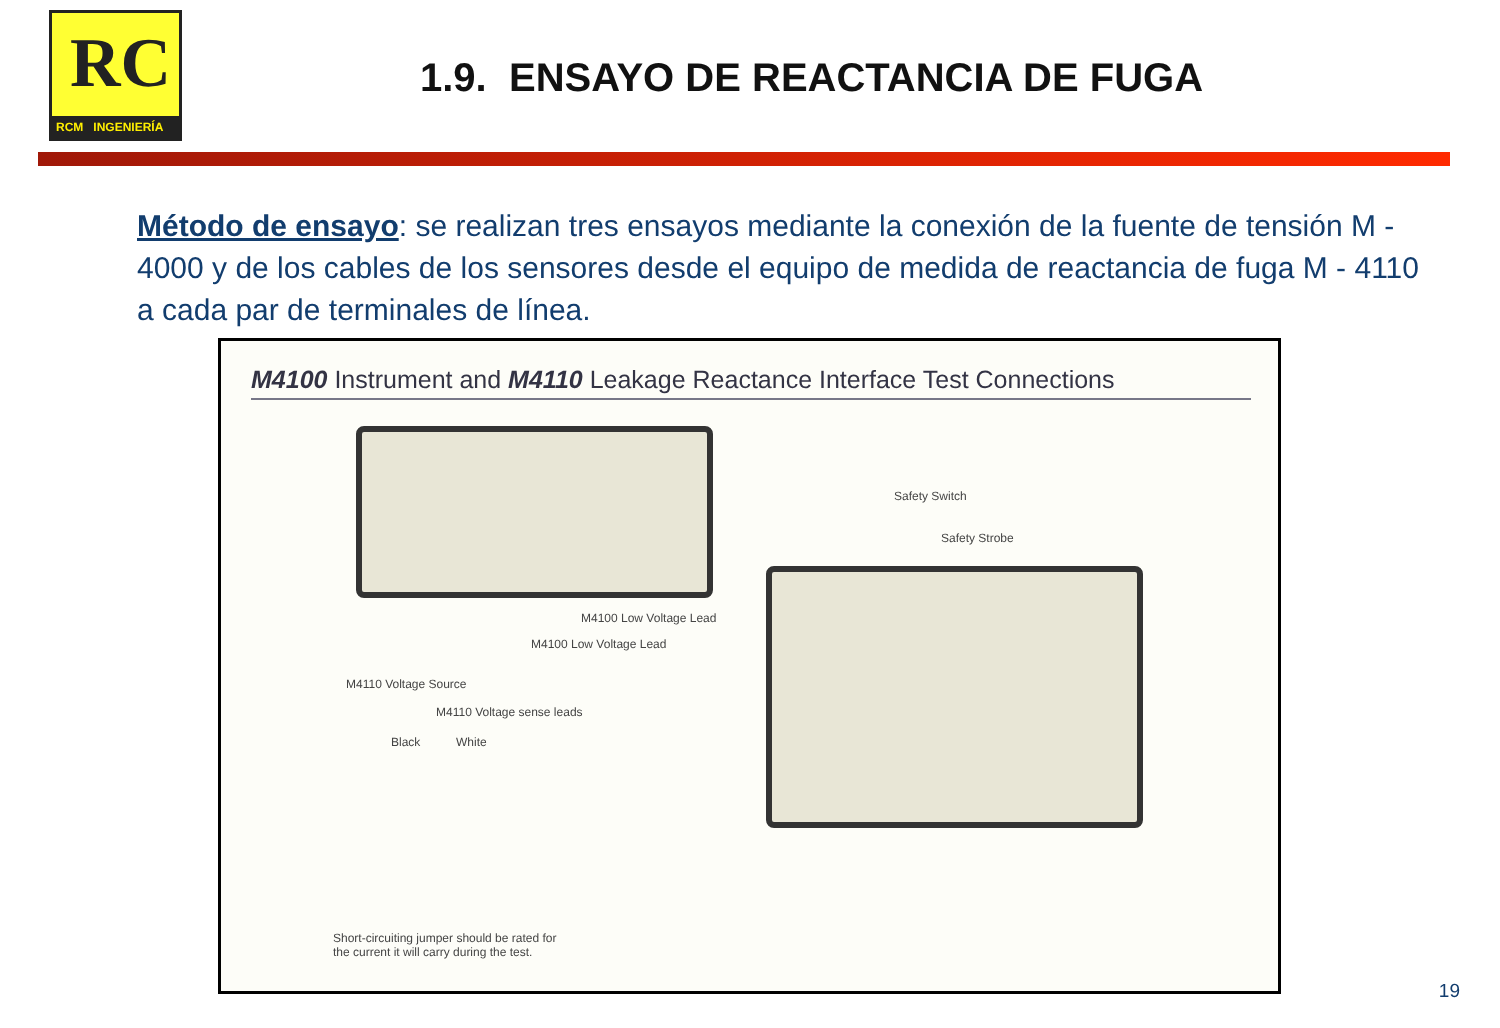RC
RCM INGENIERÍA
1.9. ENSAYO DE REACTANCIA DE FUGA
Método de ensayo: se realizan tres ensayos mediante la conexión de la fuente de tensión M - 4000 y de los cables de los sensores desde el equipo de medida de reactancia de fuga M - 4110 a cada par de terminales de línea.
M4100 Instrument and M4110 Leakage Reactance Interface Test Connections
Safety Switch
Safety Strobe
M4100 Low Voltage Lead
M4100 Low Voltage Lead
M4110 Voltage Source
M4110 Voltage sense leads
Black White
Short-circuiting jumper should be rated for the current it will carry during the test.
19